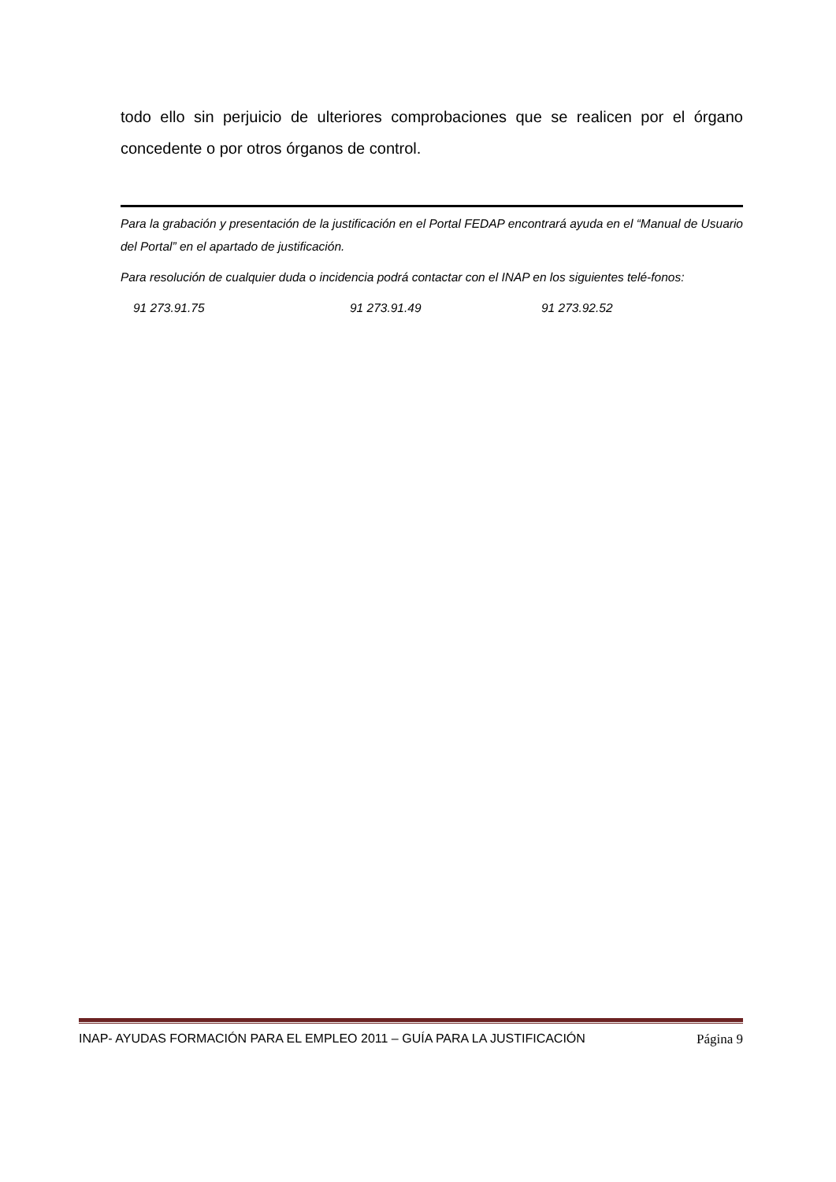todo ello sin perjuicio de ulteriores comprobaciones que se realicen por el órgano concedente o por otros órganos de control.
Para la grabación y presentación de la justificación en el Portal FEDAP encontrará ayuda en el “Manual de Usuario del Portal” en el apartado de justificación.
Para resolución de cualquier duda o incidencia podrá contactar con el INAP en los siguientes telé-fonos:
91 273.91.75 91 273.91.49 91 273.92.52
INAP- AYUDAS FORMACIÓN PARA EL EMPLEO 2011 – GUÍA PARA LA JUSTIFICACIÓN Página 9